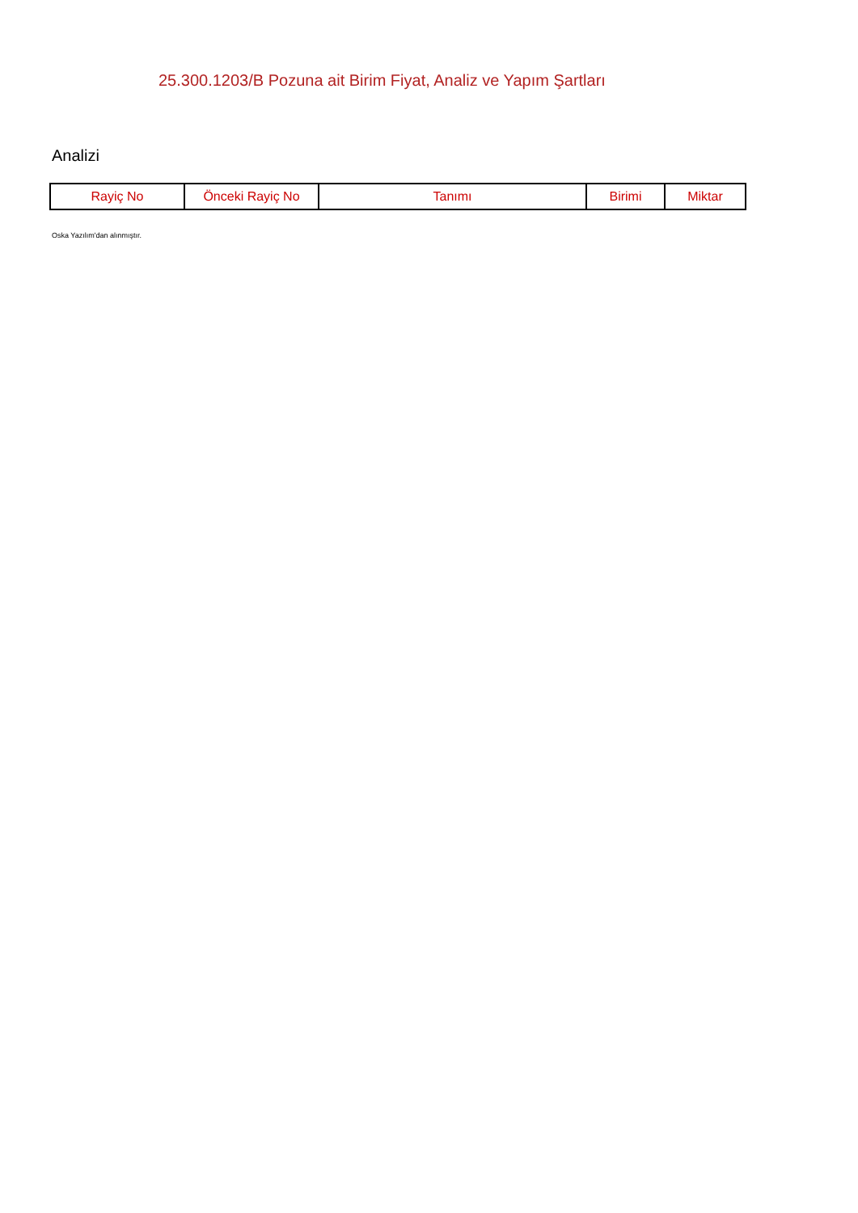25.300.1203/B Pozuna ait Birim Fiyat, Analiz ve Yapım Şartları
Analizi
| Rayiç No | Önceki Rayiç No | Tanımı | Birimi | Miktar |
| --- | --- | --- | --- | --- |
Oska Yazılım'dan alınmıştır.